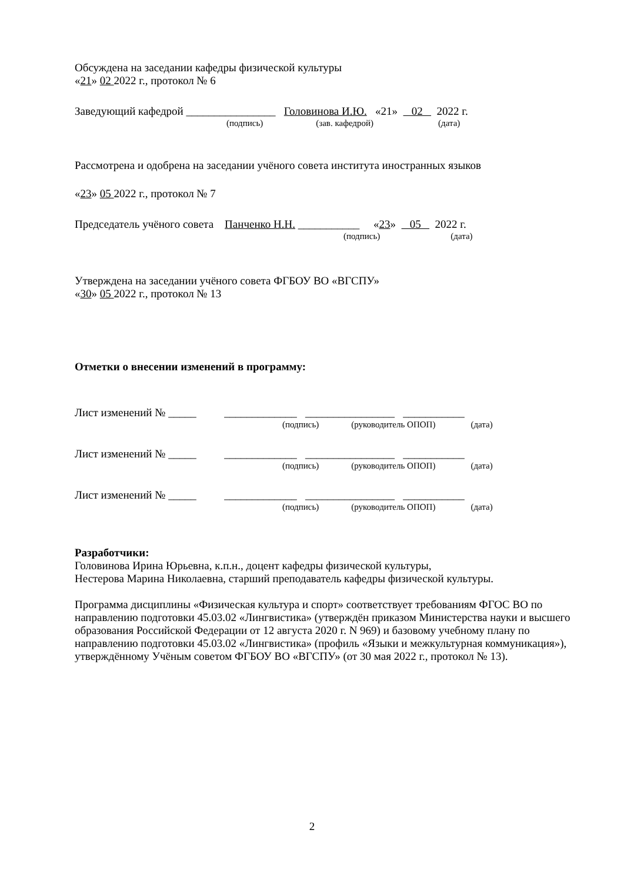Обсуждена на заседании кафедры физической культуры
«21» 02 2022 г., протокол № 6
Заведующий кафедрой ________________ Головинова И.Ю. «21» 02 2022 г.
(подпись) (зав. кафедрой) (дата)
Рассмотрена и одобрена на заседании учёного совета института иностранных языков
«23» 05 2022 г., протокол № 7
Председатель учёного совета Панченко Н.Н. ___________ « 23 » 05 2022 г.
(подпись) (дата)
Утверждена на заседании учёного совета ФГБОУ ВО «ВГСПУ»
«30» 05 2022 г., протокол № 13
Отметки о внесении изменений в программу:
Лист изменений № _____ _____________ ________________ ___________
(подпись) (руководитель ОПОП) (дата)
Лист изменений № _____ _____________ ________________ ___________
(подпись) (руководитель ОПОП) (дата)
Лист изменений № _____ _____________ ________________ ___________
(подпись) (руководитель ОПОП) (дата)
Разработчики:
Головинова Ирина Юрьевна, к.п.н., доцент кафедры физической культуры,
Нестерова Марина Николаевна, старший преподаватель кафедры физической культуры.
Программа дисциплины «Физическая культура и спорт» соответствует требованиям ФГОС ВО по направлению подготовки 45.03.02 «Лингвистика» (утверждён приказом Министерства науки и высшего образования Российской Федерации от 12 августа 2020 г. N 969) и базовому учебному плану по направлению подготовки 45.03.02 «Лингвистика» (профиль «Языки и межкультурная коммуникация»), утверждённому Учёным советом ФГБОУ ВО «ВГСПУ» (от 30 мая 2022 г., протокол № 13).
2